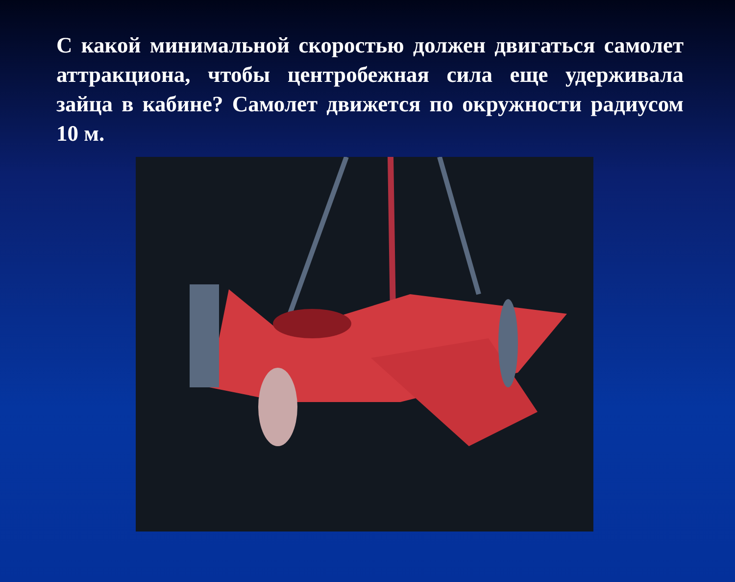С какой минимальной скоростью должен двигаться самолет аттракциона, чтобы центробежная сила еще удерживала зайца в кабине? Самолет движется по окружности радиусом 10 м.